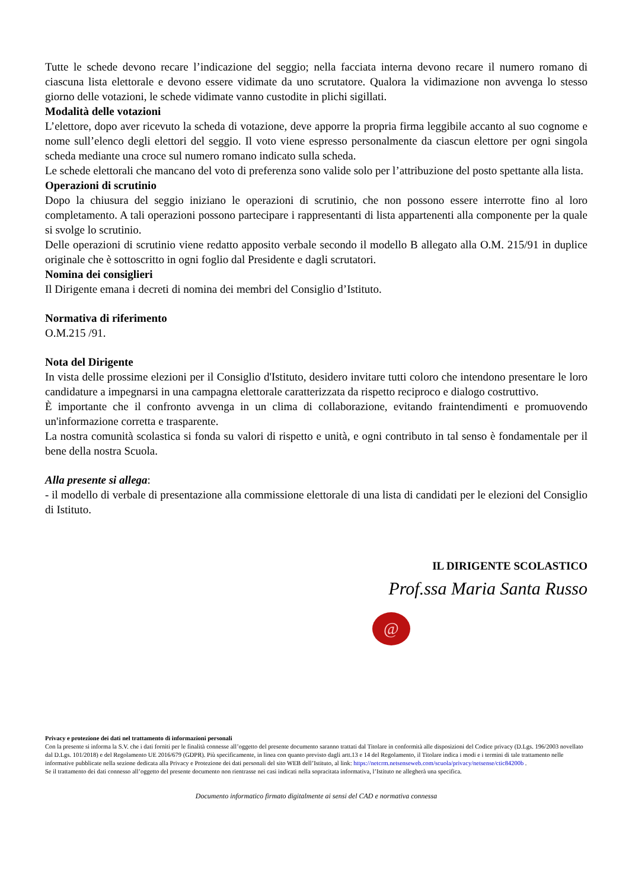Tutte le schede devono recare l’indicazione del seggio; nella facciata interna devono recare il numero romano di ciascuna lista elettorale e devono essere vidimate da uno scrutatore. Qualora la vidimazione non avvenga lo stesso giorno delle votazioni, le schede vidimate vanno custodite in plichi sigillati.
Modalità delle votazioni
L’elettore, dopo aver ricevuto la scheda di votazione, deve apporre la propria firma leggibile accanto al suo cognome e nome sull’elenco degli elettori del seggio. Il voto viene espresso personalmente da ciascun elettore per ogni singola scheda mediante una croce sul numero romano indicato sulla scheda.
Le schede elettorali che mancano del voto di preferenza sono valide solo per l’attribuzione del posto spettante alla lista.
Operazioni di scrutinio
Dopo la chiusura del seggio iniziano le operazioni di scrutinio, che non possono essere interrotte fino al loro completamento. A tali operazioni possono partecipare i rappresentanti di lista appartenenti alla componente per la quale si svolge lo scrutinio.
Delle operazioni di scrutinio viene redatto apposito verbale secondo il modello B allegato alla O.M. 215/91 in duplice originale che è sottoscritto in ogni foglio dal Presidente e dagli scrutatori.
Nomina dei consiglieri
Il Dirigente emana i decreti di nomina dei membri del Consiglio d’Istituto.
Normativa di riferimento
O.M.215 /91.
Nota del Dirigente
In vista delle prossime elezioni per il Consiglio d'Istituto, desidero invitare tutti coloro che intendono presentare le loro candidature a impegnarsi in una campagna elettorale caratterizzata da rispetto reciproco e dialogo costruttivo.
È importante che il confronto avvenga in un clima di collaborazione, evitando fraintendimenti e promuovendo un'informazione corretta e trasparente.
La nostra comunità scolastica si fonda su valori di rispetto e unità, e ogni contributo in tal senso è fondamentale per il bene della nostra Scuola.
Alla presente si allega:
- il modello di verbale di presentazione alla commissione elettorale di una lista di candidati per le elezioni del Consiglio di Istituto.
IL DIRIGENTE SCOLASTICO
Prof.ssa Maria Santa Russo
@
Privacy e protezione dei dati nel trattamento di informazioni personali
Con la presente si informa la S.V. che i dati forniti per le finalità connesse all’oggetto del presente documento saranno trattati dal Titolare in conformità alle disposizioni del Codice privacy (D.Lgs. 196/2003 novellato dal D.Lgs. 101/2018) e del Regolamento UE 2016/679 (GDPR). Più specificamente, in linea con quanto previsto dagli artt.13 e 14 del Regolamento, il Titolare indica i modi e i termini di tale trattamento nelle informative pubblicate nella sezione dedicata alla Privacy e Protezione dei dati personali del sito WEB dell’Istituto, al link: https://netcrm.netsenseweb.com/scuola/privacy/netsense/ctic84200b .
Se il trattamento dei dati connesso all’oggetto del presente documento non rientrasse nei casi indicati nella sopracitata informativa, l’Istituto ne allegherà una specifica.
Documento informatico firmato digitalmente ai sensi del CAD e normativa connessa